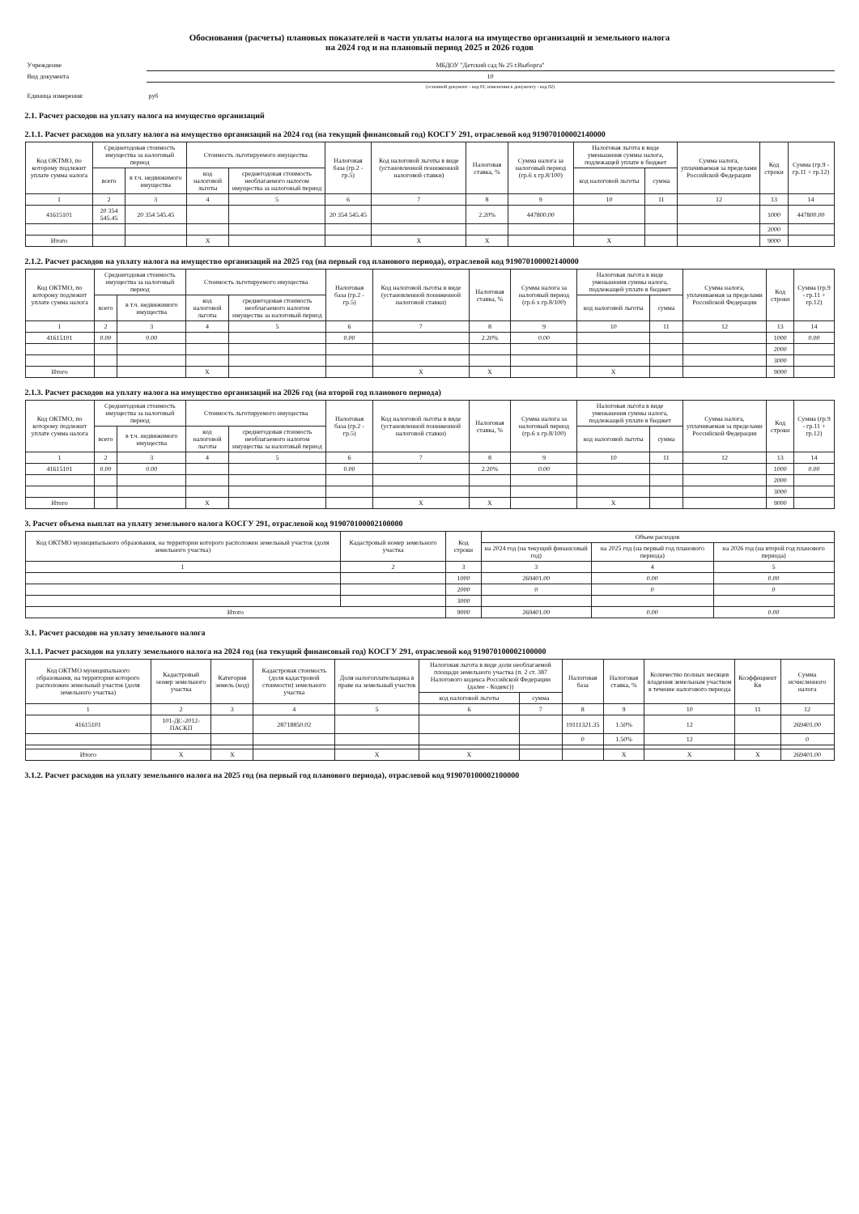Обоснования (расчеты) плановых показателей в части уплаты налога на имущество организаций и земельного налога
на 2024 год и на плановый период 2025 и 2026 годов
| Учреждение | МБДОУ "Детский сад № 25 г.Выборга" |
| Вид документа | 10 |
| | (основной документ - код 01; изменения к документу - код 02) |
| Единица измерения: | руб |
2.1. Расчет расходов на уплату налога на имущество организаций
2.1.1. Расчет расходов на уплату налога на имущество организаций на 2024 год (на текущий финансовый год) КОСГУ 291, отраслевой код 919070100002140000
| Код ОКТМО, по которому подлежит уплате сумма налога | Среднегодовая стоимость имущества за налоговый период | | Стоимость льготируемого имущества | | Налоговая база (гр.2 - гр.5) | Код налоговой льготы в виде (установленной пониженной налоговой ставки) | Налоговая ставка, % | Сумма налога за налоговый период (гр.6 х гр.8/100) | Налоговая льгота в виде уменьшения суммы налога, подлежащей уплате в бюджет | | Сумма налога, уплачиваемая за пределами Российской Федерации | Код строки | Сумма (гр.9 - гр.11 + гр.12) |
| --- | --- | --- | --- | --- | --- | --- | --- | --- | --- | --- | --- | --- | --- |
| | всего | в т.ч. недвижимого имущества | код налоговой льготы | среднегодовая стоимость необлагаемого налогом имущества за налоговый период | | | | | код налоговой льготы | сумма | | | |
| 1 | 2 | 3 | 4 | 5 | 6 | 7 | 8 | 9 | 10 | 11 | 12 | 13 | 14 |
| 41615101 | 20 354 545.45 | 20 354 545.45 | | | 20 354 545.45 | | 2.20% | 447800.00 | | | | 1000 | 447800.00 |
| | | | | | | | | | | | | 2000 | |
| Итого | | | X | | | X | X | | X | | | 9000 | |
2.1.2. Расчет расходов на уплату налога на имущество организаций на 2025 год (на первый год планового периода), отраслевой код 919070100002140000
| Код ОКТМО, по которому подлежит уплате сумма налога | Среднегодовая стоимость имущества за налоговый период | | Стоимость льготируемого имущества | | Налоговая база (гр.2 - гр.5) | Код налоговой льготы в виде (установленной пониженной налоговой ставки) | Налоговая ставка, % | Сумма налога за налоговый период (гр.6 х гр.8/100) | Налоговая льгота в виде уменьшения суммы налога, подлежащей уплате в бюджет | | Сумма налога, уплачиваемая за пределами Российской Федерации | Код строки | Сумма (гр.9 - гр.11 + гр.12) |
| --- | --- | --- | --- | --- | --- | --- | --- | --- | --- | --- | --- | --- | --- |
| | всего | в т.ч. недвижимого имущества | код налоговой льготы | среднегодовая стоимость необлагаемого налогом имущества за налоговый период | | | | | код налоговой льготы | сумма | | | |
| 1 | 2 | 3 | 4 | 5 | 6 | 7 | 8 | 9 | 10 | 11 | 12 | 13 | 14 |
| 41615101 | 0.00 | 0.00 | | | 0.00 | | 2.20% | 0.00 | | | | 1000 | 0.00 |
| | | | | | | | | | | | | 2000 | |
| | | | | | | | | | | | | 3000 | |
| Итого | | | X | | | X | X | | X | | | 9000 | |
2.1.3. Расчет расходов на уплату налога на имущество организаций на 2026 год (на второй год планового периода)
| Код ОКТМО, по которому подлежит уплате сумма налога | Среднегодовая стоимость имущества за налоговый период | | Стоимость льготируемого имущества | | Налоговая база (гр.2 - гр.5) | Код налоговой льготы в виде (установленной пониженной налоговой ставки) | Налоговая ставка, % | Сумма налога за налоговый период (гр.6 х гр.8/100) | Налоговая льгота в виде уменьшения суммы налога, подлежащей уплате в бюджет | | Сумма налога, уплачиваемая за пределами Российской Федерации | Код строки | Сумма (гр.9 - гр.11 + гр.12) |
| --- | --- | --- | --- | --- | --- | --- | --- | --- | --- | --- | --- | --- | --- |
| | всего | в т.ч. недвижимого имущества | код налоговой льготы | среднегодовая стоимость необлагаемого налогом имущества за налоговый период | | | | | код налоговой льготы | сумма | | | |
| 1 | 2 | 3 | 4 | 5 | 6 | 7 | 8 | 9 | 10 | 11 | 12 | 13 | 14 |
| 41615101 | 0.00 | 0.00 | | | 0.00 | | 2.20% | 0.00 | | | | 1000 | 0.00 |
| | | | | | | | | | | | | 2000 | |
| | | | | | | | | | | | | 3000 | |
| Итого | | | X | | | X | X | | X | | | 9000 | |
3. Расчет объема выплат на уплату земельного налога КОСГУ 291, отраслевой код 919070100002100000
| Код ОКТМО муниципального образования, на территории которого расположен земельный участок (доля земельного участка) | Кадастровый номер земельного участка | Код строки | Объем расходов | | |
| --- | --- | --- | --- | --- | --- |
| | | | на 2024 год (на текущий финансовый год) | на 2025 год (на первый год планового периода) | на 2026 год (на второй год планового периода) |
| 1 | 2 | 3 | 3 | 4 | 5 |
| | | 1000 | 269401.00 | 0.00 | 0.00 |
| | | 2000 | 0 | 0 | 0 |
| | | 3000 | | | |
| Итого | | 9000 | 269401.00 | 0.00 | 0.00 |
3.1. Расчет расходов на уплату земельного налога
3.1.1. Расчет расходов на уплату земельного налога на 2024 год (на текущий финансовый год) КОСГУ 291, отраслевой код 919070100002100000
| Код ОКТМО муниципального образования, на территории которого расположен земельный участок (доля земельного участка) | Кадастровый номер земельного участка | Категория земель (код) | Кадастровая стоимость (доля кадастровой стоимости) земельного участка | Доля налогоплательщика в праве на земельный участок | Налоговая льгота в виде доли необлагаемой площади земельного участка (п. 2 ст. 387 Налогового кодекса Российской Федерации (далее - Кодекс)) | | Налоговая база | Налоговая ставка, % | Количество полных месяцев владения земельным участком в течение налогового периода | Коэффициент Кв | Сумма исчисленного налога |
| --- | --- | --- | --- | --- | --- | --- | --- | --- | --- | --- | --- |
| | | | | | код налоговой льготы | сумма | | | | | |
| 1 | 2 | 3 | 4 | 5 | 6 | 7 | 8 | 9 | 10 | 11 | 12 |
| 41615101 | 101-ДС-2012-ПАСКП | | 28718850.02 | | | | 19111321.35 | 1.50% | 12 | | 269401.00 |
| | | | | | | | 0 | 1.50% | 12 | | 0 |
| Итого | X | X | | X | X | | | X | X | X | 269401.00 |
3.1.2. Расчет расходов на уплату земельного налога на 2025 год (на первый год планового периода), отраслевой код 919070100002100000